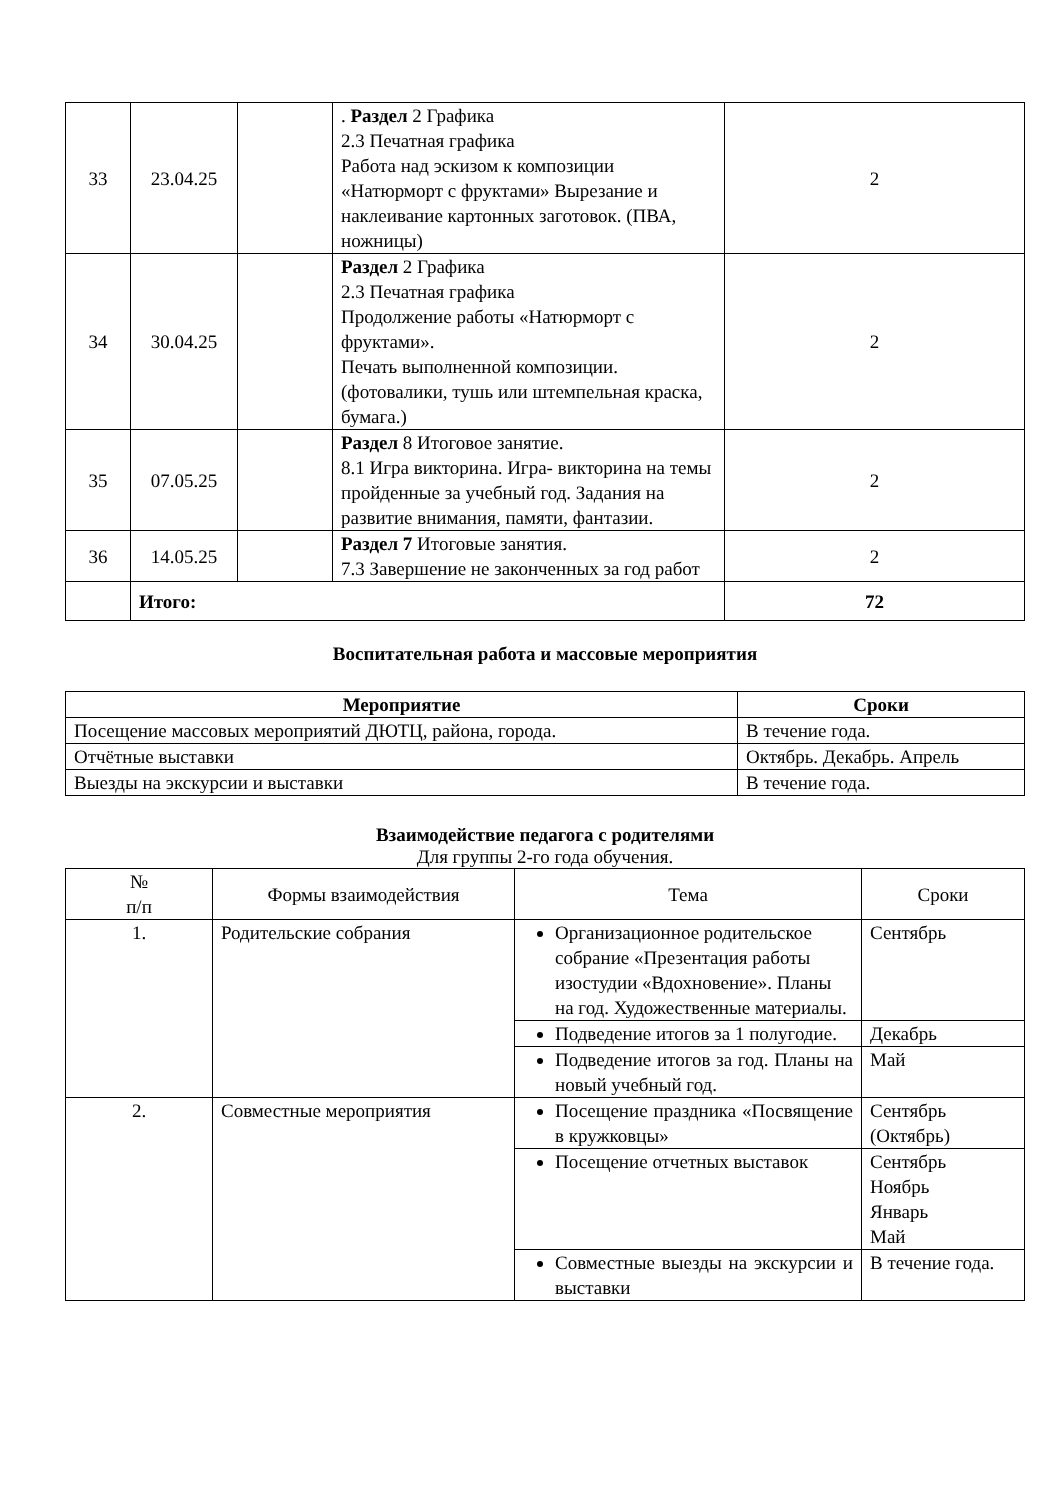| 33 | 23.04.25 | | . Раздел 2 Графика 2.3 Печатная графика Работа над эскизом к композиции «Натюрморт с фруктами» Вырезание и наклеивание картонных заготовок. (ПВА, ножницы) | 2 |
| 34 | 30.04.25 | | Раздел 2 Графика 2.3 Печатная графика Продолжение работы «Натюрморт с фруктами». Печать выполненной композиции.(фотовалики, тушь или штемпельная краска, бумага.) | 2 |
| 35 | 07.05.25 | | Раздел 8 Итоговое занятие. 8.1 Игра викторина. Игра- викторина на темы пройденные за учебный год. Задания на развитие внимания, памяти, фантазии. | 2 |
| 36 | 14.05.25 | | Раздел 7 Итоговые занятия. 7.3 Завершение не законченных за год работ | 2 |
| | Итого: | | | 72 |
Воспитательная работа и массовые мероприятия
| Мероприятие | Сроки |
| --- | --- |
| Посещение массовых мероприятий ДЮТЦ, района, города. | В течение года. |
| Отчётные выставки | Октябрь. Декабрь. Апрель |
| Выезды на экскурсии и выставки | В течение года. |
Взаимодействие педагога с родителями
Для группы 2-го года обучения.
| № п/п | Формы взаимодействия | Тема | Сроки |
| 1. | Родительские собрания | Организационное родительское собрание «Презентация работы изостудии «Вдохновение». Планы на год. Художественные материалы. | Сентябрь |
| | | Подведение итогов за 1 полугодие. | Декабрь |
| | | Подведение итогов за год. Планы на новый учебный год. | Май |
| 2. | Совместные мероприятия | Посещение праздника «Посвящение в кружковцы» | Сентябрь (Октябрь) |
| | | Посещение отчетных выставок | Сентябрь Ноябрь Январь Май |
| | | Совместные выезды на экскурсии и выставки | В течение года. |